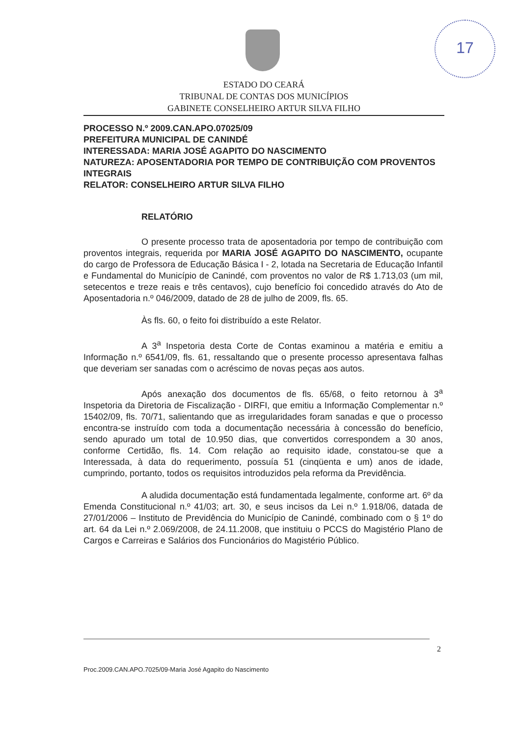17
ESTADO DO CEARÁ
TRIBUNAL DE CONTAS DOS MUNICÍPIOS
GABINETE CONSELHEIRO ARTUR SILVA FILHO
PROCESSO N.º 2009.CAN.APO.07025/09
PREFEITURA MUNICIPAL DE CANINDÉ
INTERESSADA: MARIA JOSÉ AGAPITO DO NASCIMENTO
NATUREZA: APOSENTADORIA POR TEMPO DE CONTRIBUIÇÃO COM PROVENTOS INTEGRAIS
RELATOR: CONSELHEIRO ARTUR SILVA FILHO
RELATÓRIO
O presente processo trata de aposentadoria por tempo de contribuição com proventos integrais, requerida por MARIA JOSÉ AGAPITO DO NASCIMENTO, ocupante do cargo de Professora de Educação Básica I - 2, lotada na Secretaria de Educação Infantil e Fundamental do Município de Canindé, com proventos no valor de R$ 1.713,03 (um mil, setecentos e treze reais e três centavos), cujo benefício foi concedido através do Ato de Aposentadoria n.º 046/2009, datado de 28 de julho de 2009, fls. 65.
Às fls. 60, o feito foi distribuído a este Relator.
A 3<sup>a</sup> Inspetoria desta Corte de Contas examinou a matéria e emitiu a Informação n.º 6541/09, fls. 61, ressaltando que o presente processo apresentava falhas que deveriam ser sanadas com o acréscimo de novas peças aos autos.
Após anexação dos documentos de fls. 65/68, o feito retornou à 3<sup>a</sup> Inspetoria da Diretoria de Fiscalização - DIRFI, que emitiu a Informação Complementar n.º 15402/09, fls. 70/71, salientando que as irregularidades foram sanadas e que o processo encontra-se instruído com toda a documentação necessária à concessão do benefício, sendo apurado um total de 10.950 dias, que convertidos correspondem a 30 anos, conforme Certidão, fls. 14. Com relação ao requisito idade, constatou-se que a Interessada, à data do requerimento, possuía 51 (cinqüenta e um) anos de idade, cumprindo, portanto, todos os requisitos introduzidos pela reforma da Previdência.
A aludida documentação está fundamentada legalmente, conforme art. 6º da Emenda Constitucional n.º 41/03; art. 30, e seus incisos da Lei n.º 1.918/06, datada de 27/01/2006 – Instituto de Previdência do Município de Canindé, combinado com o § 1º do art. 64 da Lei n.º 2.069/2008, de 24.11.2008, que instituiu o PCCS do Magistério Plano de Cargos e Carreiras e Salários dos Funcionários do Magistério Público.
2
Proc.2009.CAN.APO.7025/09-Maria José Agapito do Nascimento